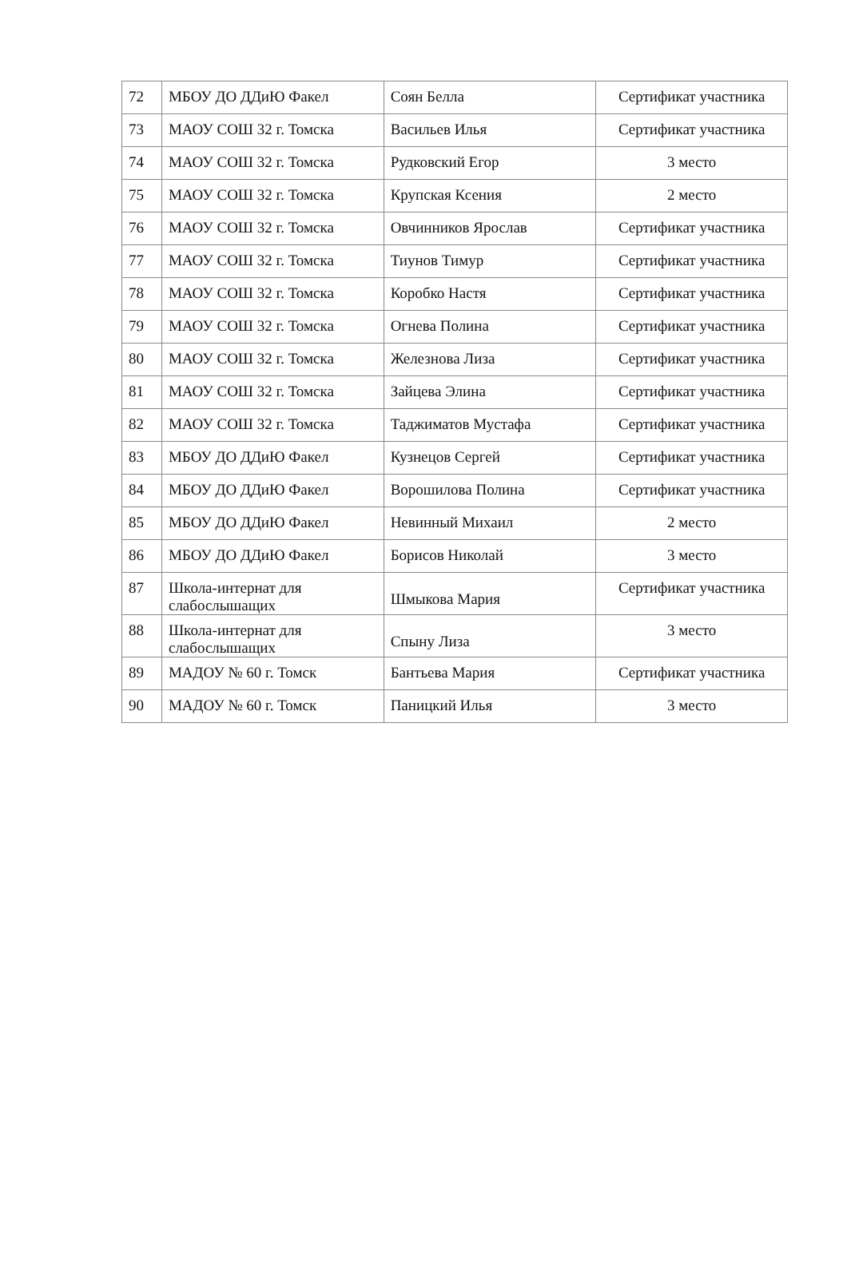| 72 | МБОУ ДО ДДиЮ Факел | Соян Белла | Сертификат участника |
| 73 | МАОУ СОШ 32 г. Томска | Васильев Илья | Сертификат участника |
| 74 | МАОУ СОШ 32 г. Томска | Рудковский Егор | 3 место |
| 75 | МАОУ СОШ 32 г. Томска | Крупская Ксения | 2 место |
| 76 | МАОУ СОШ 32 г. Томска | Овчинников Ярослав | Сертификат участника |
| 77 | МАОУ СОШ 32 г. Томска | Тиунов Тимур | Сертификат участника |
| 78 | МАОУ СОШ 32 г. Томска | Коробко Настя | Сертификат участника |
| 79 | МАОУ СОШ 32 г. Томска | Огнева Полина | Сертификат участника |
| 80 | МАОУ СОШ 32 г. Томска | Железнова Лиза | Сертификат участника |
| 81 | МАОУ СОШ 32 г. Томска | Зайцева Элина | Сертификат участника |
| 82 | МАОУ СОШ 32 г. Томска | Таджиматов Мустафа | Сертификат участника |
| 83 | МБОУ ДО ДДиЮ Факел | Кузнецов Сергей | Сертификат участника |
| 84 | МБОУ ДО ДДиЮ Факел | Ворошилова Полина | Сертификат участника |
| 85 | МБОУ ДО ДДиЮ Факел | Невинный Михаил | 2 место |
| 86 | МБОУ ДО ДДиЮ Факел | Борисов Николай | 3 место |
| 87 | Школа-интернат для слабослышащих | Шмыкова Мария | Сертификат участника |
| 88 | Школа-интернат для слабослышащих | Спыну Лиза | 3 место |
| 89 | МАДОУ № 60 г. Томск | Бантьева Мария | Сертификат участника |
| 90 | МАДОУ № 60 г. Томск | Паницкий Илья | 3 место |